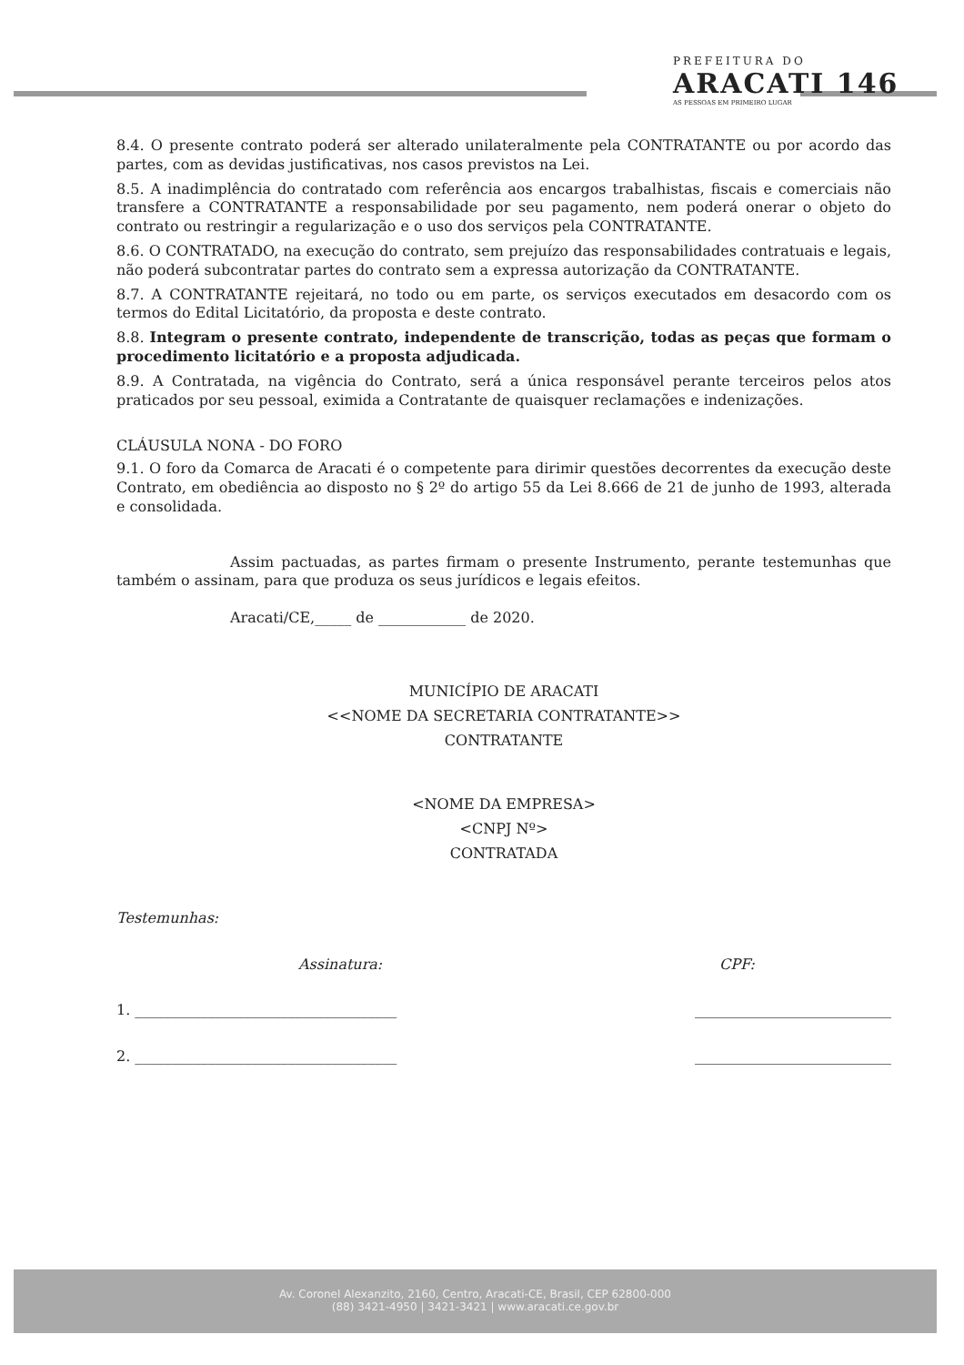PREFEITURA DO
ARACATI 146
AS PESSOAS EM PRIMEIRO LUGAR
8.4. O presente contrato poderá ser alterado unilateralmente pela CONTRATANTE ou por acordo das partes, com as devidas justificativas, nos casos previstos na Lei.
8.5. A inadimplência do contratado com referência aos encargos trabalhistas, fiscais e comerciais não transfere a CONTRATANTE a responsabilidade por seu pagamento, nem poderá onerar o objeto do contrato ou restringir a regularização e o uso dos serviços pela CONTRATANTE.
8.6. O CONTRATADO, na execução do contrato, sem prejuízo das responsabilidades contratuais e legais, não poderá subcontratar partes do contrato sem a expressa autorização da CONTRATANTE.
8.7. A CONTRATANTE rejeitará, no todo ou em parte, os serviços executados em desacordo com os termos do Edital Licitatório, da proposta e deste contrato.
8.8. Integram o presente contrato, independente de transcrição, todas as peças que formam o procedimento licitatório e a proposta adjudicada.
8.9. A Contratada, na vigência do Contrato, será a única responsável perante terceiros pelos atos praticados por seu pessoal, eximida a Contratante de quaisquer reclamações e indenizações.
CLÁUSULA NONA - DO FORO
9.1. O foro da Comarca de Aracati é o competente para dirimir questões decorrentes da execução deste Contrato, em obediência ao disposto no § 2º do artigo 55 da Lei 8.666 de 21 de junho de 1993, alterada e consolidada.
Assim pactuadas, as partes firmam o presente Instrumento, perante testemunhas que também o assinam, para que produza os seus jurídicos e legais efeitos.
Aracati/CE,_____ de ____________ de 2020.
MUNICÍPIO DE ARACATI
<<NOME DA SECRETARIA CONTRATANTE>>
CONTRATANTE
<NOME DA EMPRESA>
<CNPJ Nº>
CONTRATADA
Testemunhas:
Assinatura: CPF:
1. ____________________________________ ___________________________
2. ____________________________________ ___________________________
Av. Coronel Alexanzito, 2160, Centro, Aracati-CE, Brasil, CEP 62800-000
(88) 3421-4950 | 3421-3421 | www.aracati.ce.gov.br